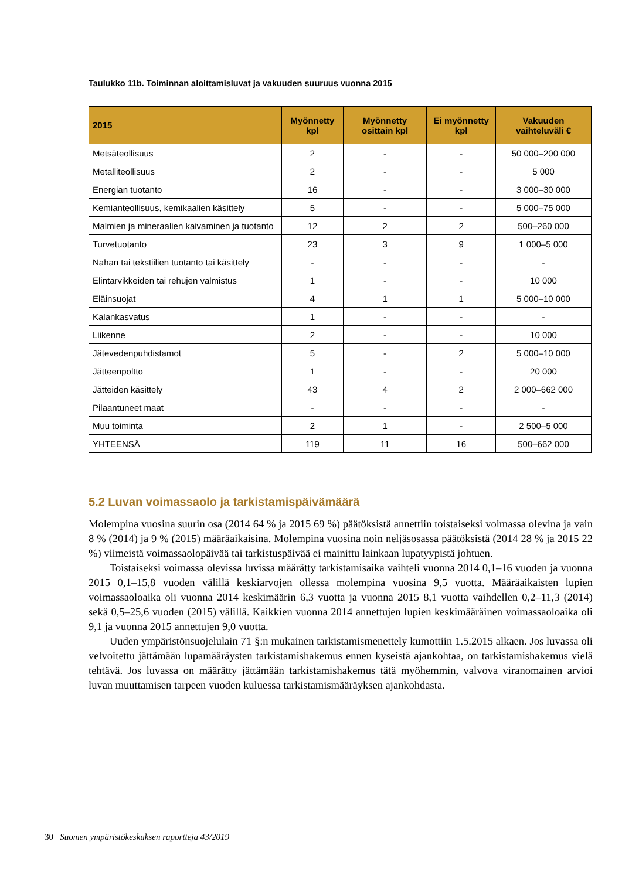Taulukko 11b. Toiminnan aloittamisluvat ja vakuuden suuruus vuonna 2015
| 2015 | Myönnetty kpl | Myönnetty osittain kpl | Ei myönnetty kpl | Vakuuden vaihteluväli € |
| --- | --- | --- | --- | --- |
| Metsäteollisuus | 2 | - | - | 50 000–200 000 |
| Metalliteollisuus | 2 | - | - | 5 000 |
| Energian tuotanto | 16 | - | - | 3 000–30 000 |
| Kemianteollisuus, kemikaalien käsittely | 5 | - | - | 5 000–75 000 |
| Malmien ja mineraalien kaivaminen ja tuotanto | 12 | 2 | 2 | 500–260 000 |
| Turvetuotanto | 23 | 3 | 9 | 1 000–5 000 |
| Nahan tai tekstiilien tuotanto tai käsittely | - | - | - | - |
| Elintarvikkeiden tai rehujen valmistus | 1 | - | - | 10 000 |
| Eläinsuojat | 4 | 1 | 1 | 5 000–10 000 |
| Kalankasvatus | 1 | - | - | - |
| Liikenne | 2 | - | - | 10 000 |
| Jätevedenpuhdistamot | 5 | - | 2 | 5 000–10 000 |
| Jätteenpoltto | 1 | - | - | 20 000 |
| Jätteiden käsittely | 43 | 4 | 2 | 2 000–662 000 |
| Pilaantuneet maat | - | - | - | - |
| Muu toiminta | 2 | 1 | - | 2 500–5 000 |
| YHTEENSÄ | 119 | 11 | 16 | 500–662 000 |
5.2 Luvan voimassaolo ja tarkistamispäivämäärä
Molempina vuosina suurin osa (2014 64 % ja 2015 69 %) päätöksistä annettiin toistaiseksi voimassa olevina ja vain 8 % (2014) ja 9 % (2015) määräaikaisina. Molempina vuosina noin neljäsosassa päätöksistä (2014 28 % ja 2015 22 %) viimeistä voimassaolopäivää tai tarkistuspäivää ei mainittu lainkaan lupatyypistä johtuen.
Toistaiseksi voimassa olevissa luvissa määrätty tarkistamisaika vaihteli vuonna 2014 0,1–16 vuoden ja vuonna 2015 0,1–15,8 vuoden välillä keskiarvojen ollessa molempina vuosina 9,5 vuotta. Määräaikaisten lupien voimassaoloaika oli vuonna 2014 keskimäärin 6,3 vuotta ja vuonna 2015 8,1 vuotta vaihdellen 0,2–11,3 (2014) sekä 0,5–25,6 vuoden (2015) välillä. Kaikkien vuonna 2014 annettujen lupien keskimääräinen voimassaoloaika oli 9,1 ja vuonna 2015 annettujen 9,0 vuotta.
Uuden ympäristönsuojelulain 71 §:n mukainen tarkistamismenettely kumottiin 1.5.2015 alkaen. Jos luvassa oli velvoitettu jättämään lupamääräysten tarkistamishakemus ennen kyseistä ajankohtaa, on tarkistamishakemus vielä tehtävä. Jos luvassa on määrätty jättämään tarkistamishakemus tätä myöhemmin, valvova viranomainen arvioi luvan muuttamisen tarpeen vuoden kuluessa tarkistamismääräyksen ajankohdasta.
30 Suomen ympäristökeskuksen raportteja 43/2019